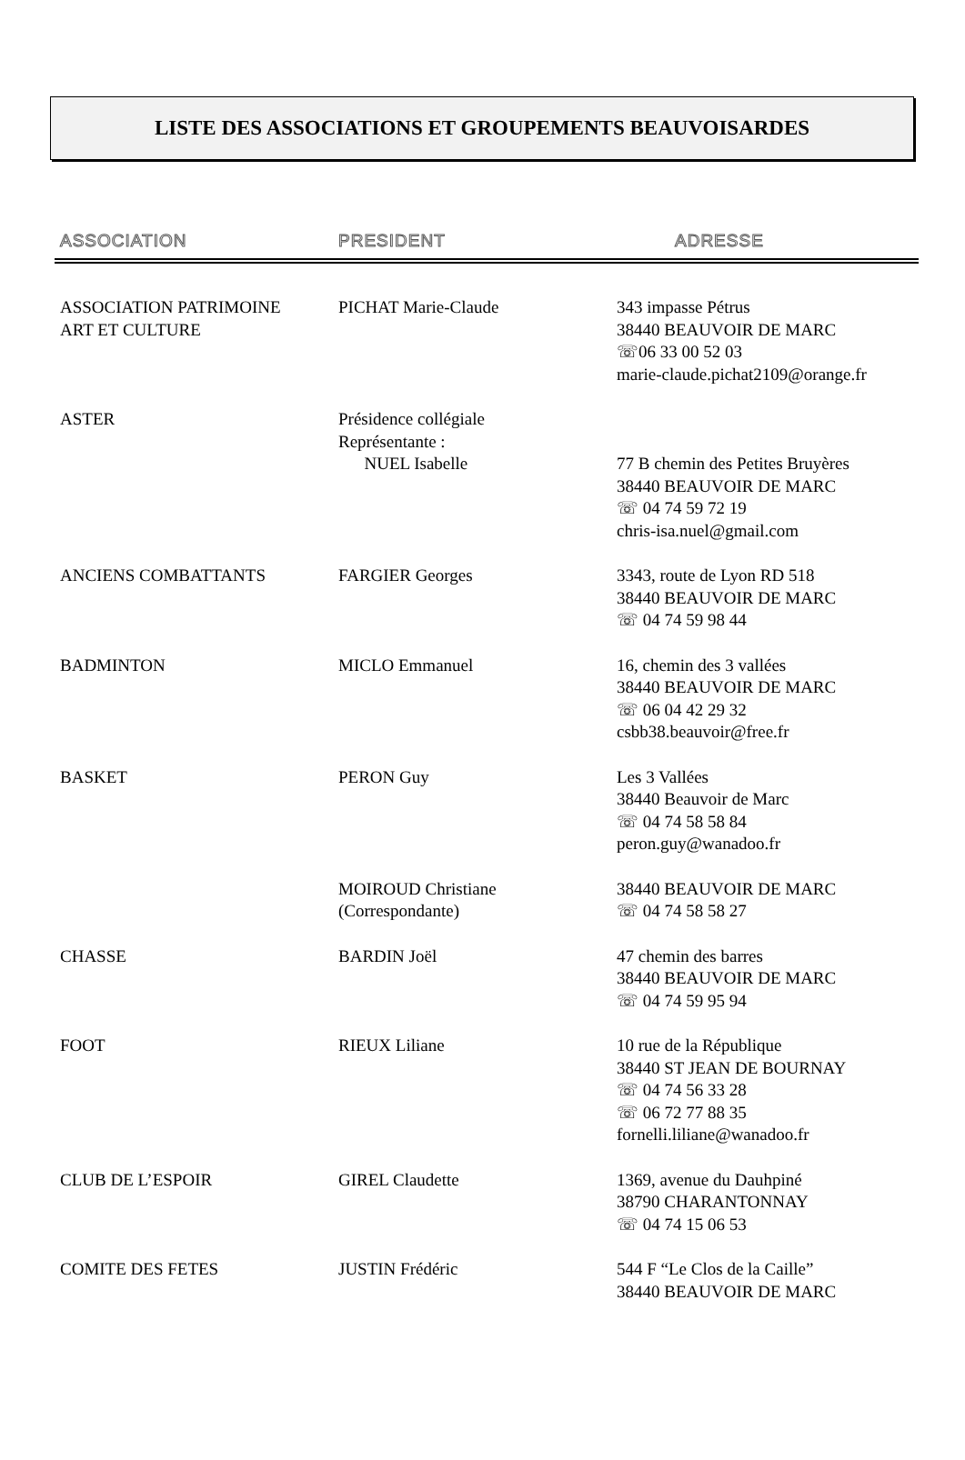LISTE DES ASSOCIATIONS ET GROUPEMENTS BEAUVOISARDES
| ASSOCIATION | PRESIDENT | ADRESSE |
| --- | --- | --- |
| ASSOCIATION PATRIMOINE ART ET CULTURE | PICHAT Marie-Claude | 343 impasse Pétrus 38440 BEAUVOIR DE MARC ☏06 33 00 52 03 marie-claude.pichat2109@orange.fr |
| ASTER | Présidence collégiale Représentante : NUEL Isabelle | 77 B chemin des Petites Bruyères 38440 BEAUVOIR DE MARC ☏ 04 74 59 72 19 chris-isa.nuel@gmail.com |
| ANCIENS COMBATTANTS | FARGIER Georges | 3343, route de Lyon RD 518 38440 BEAUVOIR DE MARC ☏ 04 74 59 98 44 |
| BADMINTON | MICLO Emmanuel | 16, chemin des 3 vallées 38440 BEAUVOIR DE MARC ☏ 06 04 42 29 32 csbb38.beauvoir@free.fr |
| BASKET | PERON Guy | Les 3 Vallées 38440 Beauvoir de Marc ☏ 04 74 58 58 84 peron.guy@wanadoo.fr |
| | MOIROUD Christiane (Correspondante) | 38440 BEAUVOIR DE MARC ☏ 04 74 58 58 27 |
| CHASSE | BARDIN Joël | 47 chemin des barres 38440 BEAUVOIR DE MARC ☏ 04 74 59 95 94 |
| FOOT | RIEUX Liliane | 10 rue de la République 38440 ST JEAN DE BOURNAY ☏ 04 74 56 33 28 ☏ 06 72 77 88 35 fornelli.liliane@wanadoo.fr |
| CLUB DE L’ESPOIR | GIREL Claudette | 1369, avenue du Dauhpiné 38790 CHARANTONNAY ☏ 04 74 15 06 53 |
| COMITE DES FETES | JUSTIN Frédéric | 544 F “Le Clos de la Caille” 38440 BEAUVOIR DE MARC |